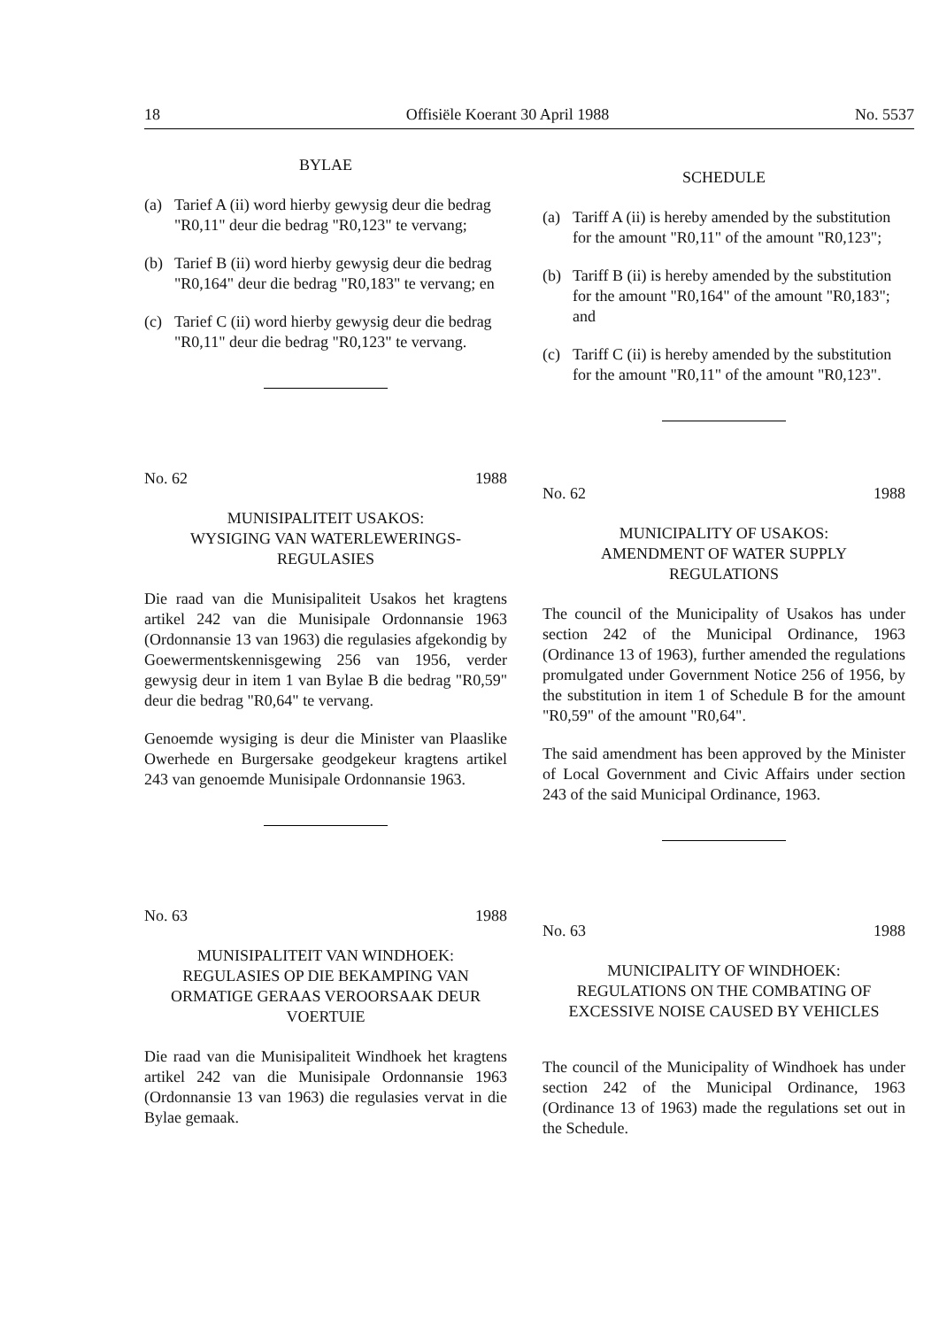18 Offisiële Koerant 30 April 1988 No. 5537
BYLAE
(a) Tarief A (ii) word hierby gewysig deur die bedrag "R0,11" deur die bedrag "R0,123" te vervang;
(b) Tarief B (ii) word hierby gewysig deur die bedrag "R0,164" deur die bedrag "R0,183" te vervang; en
(c) Tarief C (ii) word hierby gewysig deur die bedrag "R0,11" deur die bedrag "R0,123" te vervang.
No. 62 1988
MUNISIPALITEIT USAKOS:
WYSIGING VAN WATERLEWERINGS-
REGULASIES
Die raad van die Munisipaliteit Usakos het kragtens artikel 242 van die Munisipale Ordonnansie 1963 (Ordonnansie 13 van 1963) die regulasies afgekondig by Goewermentskennisgewing 256 van 1956, verder gewysig deur in item 1 van Bylae B die bedrag "R0,59" deur die bedrag "R0,64" te vervang.
Genoemde wysiging is deur die Minister van Plaaslike Owerhede en Burgersake geodgekeur kragtens artikel 243 van genoemde Munisipale Ordonnansie 1963.
No. 63 1988
MUNISIPALITEIT VAN WINDHOEK:
REGULASIES OP DIE BEKAMPING VAN ORMATIGE GERAAS VEROORSAAK DEUR VOERTUIE
Die raad van die Munisipaliteit Windhoek het kragtens artikel 242 van die Munisipale Ordonnansie 1963 (Ordonnansie 13 van 1963) die regulasies vervat in die Bylae gemaak.
SCHEDULE
(a) Tariff A (ii) is hereby amended by the substitution for the amount "R0,11" of the amount "R0,123";
(b) Tariff B (ii) is hereby amended by the substitution for the amount "R0,164" of the amount "R0,183"; and
(c) Tariff C (ii) is hereby amended by the substitution for the amount "R0,11" of the amount "R0,123".
No. 62 1988
MUNICIPALITY OF USAKOS:
AMENDMENT OF WATER SUPPLY
REGULATIONS
The council of the Municipality of Usakos has under section 242 of the Municipal Ordinance, 1963 (Ordinance 13 of 1963), further amended the regulations promulgated under Government Notice 256 of 1956, by the substitution in item 1 of Schedule B for the amount "R0,59" of the amount "R0,64".
The said amendment has been approved by the Minister of Local Government and Civic Affairs under section 243 of the said Municipal Ordinance, 1963.
No. 63 1988
MUNICIPALITY OF WINDHOEK:
REGULATIONS ON THE COMBATING OF EXCESSIVE NOISE CAUSED BY VEHICLES
The council of the Municipality of Windhoek has under section 242 of the Municipal Ordinance, 1963 (Ordinance 13 of 1963) made the regulations set out in the Schedule.